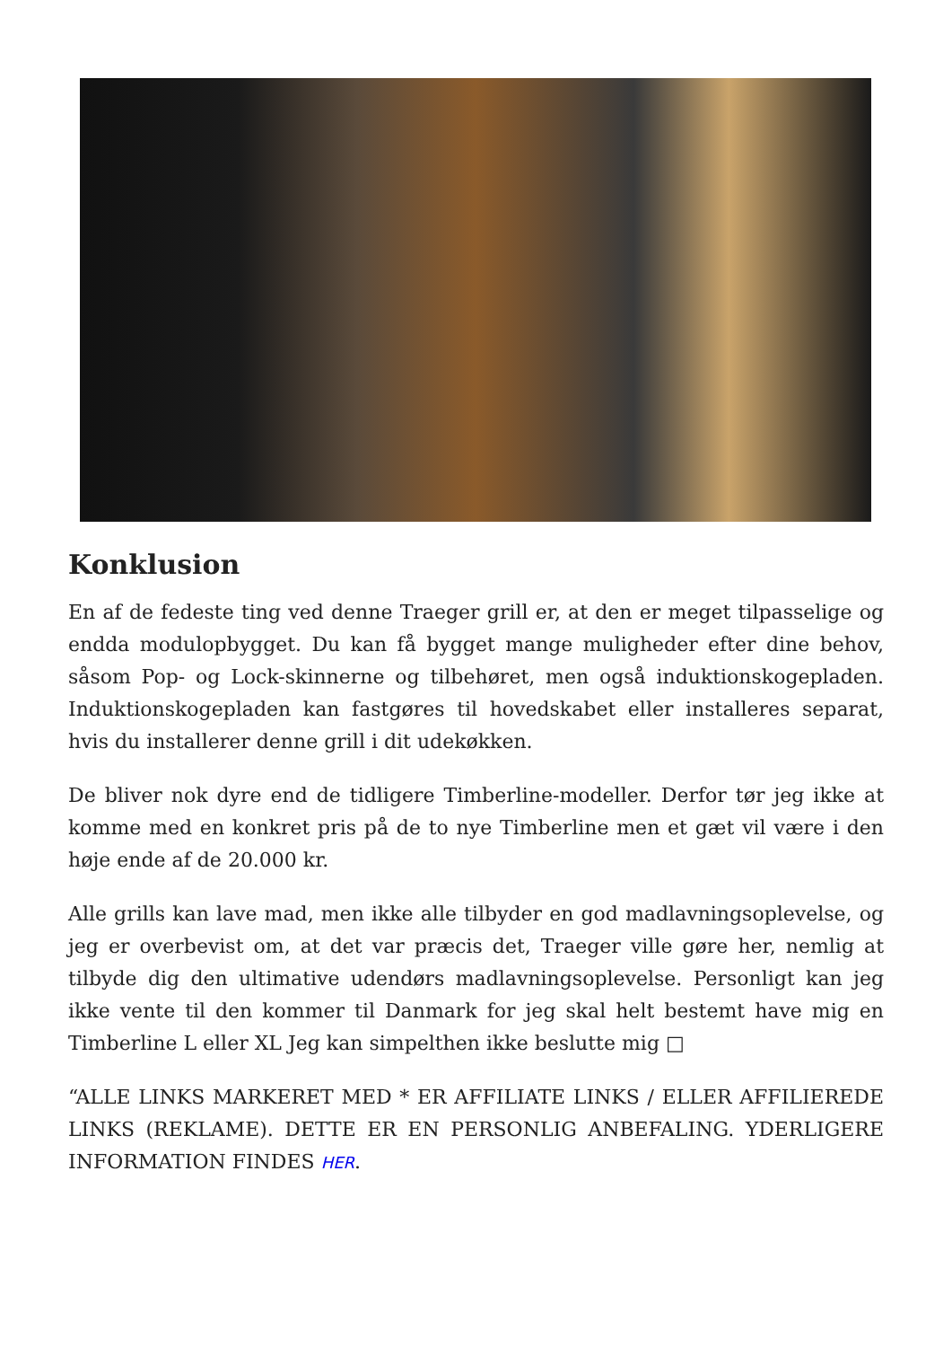Konklusion
En af de fedeste ting ved denne Traeger grill er, at den er meget tilpasselige og endda modulopbygget. Du kan få bygget mange muligheder efter dine behov, såsom Pop- og Lock-skinnerne og tilbehøret, men også induktionskogepladen. Induktionskogepladen kan fastgøres til hovedskabet eller installeres separat, hvis du installerer denne grill i dit udekøkken.
De bliver nok dyre end de tidligere Timberline-modeller. Derfor tør jeg ikke at komme med en konkret pris på de to nye Timberline men et gæt vil være i den høje ende af de 20.000 kr.
Alle grills kan lave mad, men ikke alle tilbyder en god madlavningsoplevelse, og jeg er overbevist om, at det var præcis det, Traeger ville gøre her, nemlig at tilbyde dig den ultimative udendørs madlavningsoplevelse. Personligt kan jeg ikke vente til den kommer til Danmark for jeg skal helt bestemt have mig en Timberline L eller XL Jeg kan simpelthen ikke beslutte mig □
“ALLE LINKS MARKERET MED * ER AFFILIATE LINKS / ELLER AFFILIEREDE LINKS (REKLAME). DETTE ER EN PERSONLIG ANBEFALING. YDERLIGERE INFORMATION FINDES HER.